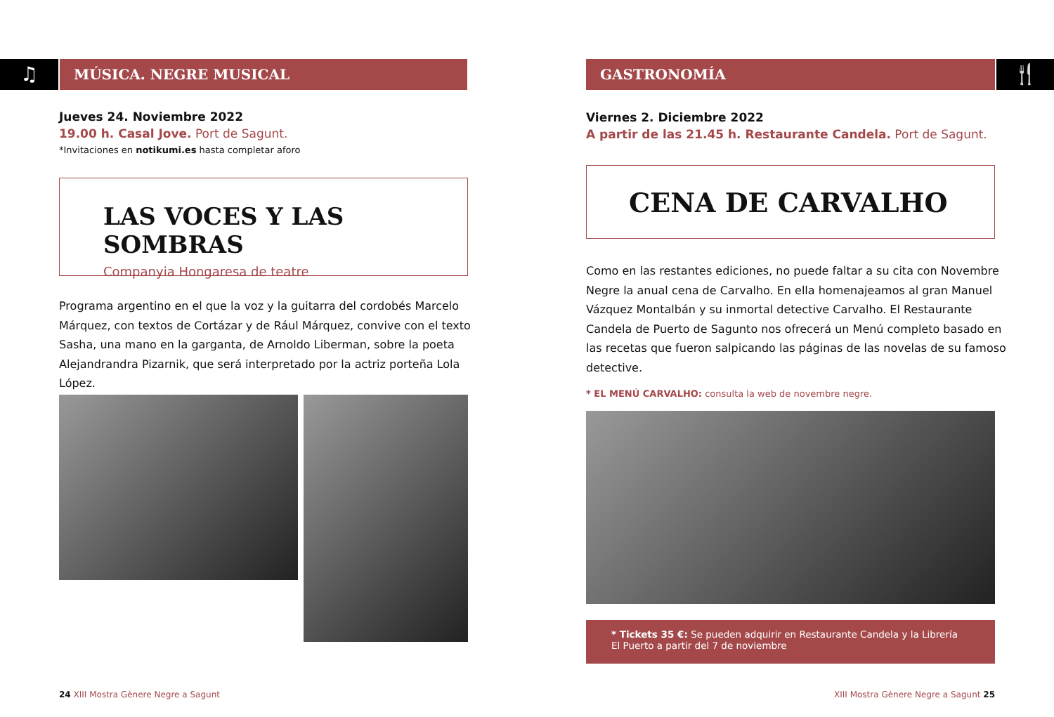♫ MÚSICA. NEGRE MUSICAL
Jueves 24. Noviembre 2022
19.00 h. Casal Jove. Port de Sagunt.
*Invitaciones en notikumi.es hasta completar aforo
LAS VOCES Y LAS SOMBRAS
Companyia Hongaresa de teatre
Programa argentino en el que la voz y la guitarra del cordobés Marcelo Márquez, con textos de Cortázar y de Rául Márquez, convive con el texto Sasha, una mano en la garganta, de Arnoldo Liberman, sobre la poeta Alejandrandra Pizarnik, que será interpretado por la actriz porteña Lola López.
24 XIII Mostra Gènere Negre a Sagunt
GASTRONOMÍA 🍴
Viernes 2. Diciembre 2022
A partir de las 21.45 h. Restaurante Candela. Port de Sagunt.
CENA DE CARVALHO
Como en las restantes ediciones, no puede faltar a su cita con Novembre Negre la anual cena de Carvalho. En ella homenajeamos al gran Manuel Vázquez Montalbán y su inmortal detective Carvalho. El Restaurante Candela de Puerto de Sagunto nos ofrecerá un Menú completo basado en las recetas que fueron salpicando las páginas de las novelas de su famoso detective.
* EL MENÚ CARVALHO: consulta la web de novembre negre.
* Tickets 35 €: Se pueden adquirir en Restaurante Candela y la Librería
El Puerto a partir del 7 de noviembre
XIII Mostra Gènere Negre a Sagunt 25